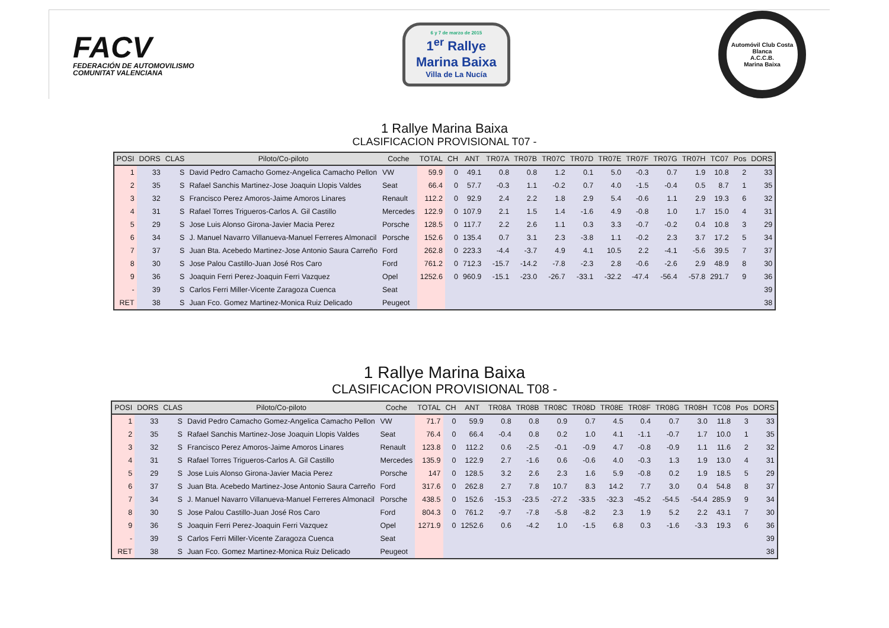FACV
FEDERACIÓN DE AUTOMOVILISMO
COMUNITAT VALENCIANA
6 y 7 de marzo de 2015
1<sup>er</sup> Rallye
Marina Baixa
Villa de La Nucía
Automóvil Club Costa Blanca
A.C.C.B.
Marina Baixa
1 Rallye Marina Baixa
CLASIFICACION PROVISIONAL T07 -
| POSI | DORS | CLAS | Piloto/Co-piloto | Coche | TOTAL | CH | ANT | TR07A | TR07B | TR07C | TR07D | TR07E | TR07F | TR07G | TR07H | TC07 | Pos | DORS |
| --- | --- | --- | --- | --- | --- | --- | --- | --- | --- | --- | --- | --- | --- | --- | --- | --- | --- | --- |
| 1 | 33 | S | David Pedro Camacho Gomez-Angelica Camacho Pellon | VW | 59.9 | 0 | 49.1 | 0.8 | 0.8 | 1.2 | 0.1 | 5.0 | -0.3 | 0.7 | 1.9 | 10.8 | 2 | 33 |
| 2 | 35 | S | Rafael Sanchis Martinez-Jose Joaquin Llopis Valdes | Seat | 66.4 | 0 | 57.7 | -0.3 | 1.1 | -0.2 | 0.7 | 4.0 | -1.5 | -0.4 | 0.5 | 8.7 | 1 | 35 |
| 3 | 32 | S | Francisco Perez Amoros-Jaime Amoros Linares | Renault | 112.2 | 0 | 92.9 | 2.4 | 2.2 | 1.8 | 2.9 | 5.4 | -0.6 | 1.1 | 2.9 | 19.3 | 6 | 32 |
| 4 | 31 | S | Rafael Torres Trigueros-Carlos A. Gil Castillo | Mercedes | 122.9 | 0 | 107.9 | 2.1 | 1.5 | 1.4 | -1.6 | 4.9 | -0.8 | 1.0 | 1.7 | 15.0 | 4 | 31 |
| 5 | 29 | S | Jose Luis Alonso Girona-Javier Macia Perez | Porsche | 128.5 | 0 | 117.7 | 2.2 | 2.6 | 1.1 | 0.3 | 3.3 | -0.7 | -0.2 | 0.4 | 10.8 | 3 | 29 |
| 6 | 34 | S | J. Manuel Navarro Villanueva-Manuel Ferreres Almonacil | Porsche | 152.6 | 0 | 135.4 | 0.7 | 3.1 | 2.3 | -3.8 | 1.1 | -0.2 | 2.3 | 3.7 | 17.2 | 5 | 34 |
| 7 | 37 | S | Juan Bta. Acebedo Martinez-Jose Antonio Saura Carreño | Ford | 262.8 | 0 | 223.3 | -4.4 | -3.7 | 4.9 | 4.1 | 10.5 | 2.2 | -4.1 | -5.6 | 39.5 | 7 | 37 |
| 8 | 30 | S | Jose Palou Castillo-Juan José Ros Caro | Ford | 761.2 | 0 | 712.3 | -15.7 | -14.2 | -7.8 | -2.3 | 2.8 | -0.6 | -2.6 | 2.9 | 48.9 | 8 | 30 |
| 9 | 36 | S | Joaquin Ferri Perez-Joaquin Ferri Vazquez | Opel | 1252.6 | 0 | 960.9 | -15.1 | -23.0 | -26.7 | -33.1 | -32.2 | -47.4 | -56.4 | -57.8 | 291.7 | 9 | 36 |
| - | 39 | S | Carlos Ferri Miller-Vicente Zaragoza Cuenca | Seat | | | | | | | | | | | | | | 39 |
| RET | 38 | S | Juan Fco. Gomez Martinez-Monica Ruiz Delicado | Peugeot | | | | | | | | | | | | | | 38 |
1 Rallye Marina Baixa
CLASIFICACION PROVISIONAL T08 -
| POSI | DORS | CLAS | Piloto/Co-piloto | Coche | TOTAL | CH | ANT | TR08A | TR08B | TR08C | TR08D | TR08E | TR08F | TR08G | TR08H | TC08 | Pos | DORS |
| --- | --- | --- | --- | --- | --- | --- | --- | --- | --- | --- | --- | --- | --- | --- | --- | --- | --- | --- |
| 1 | 33 | S | David Pedro Camacho Gomez-Angelica Camacho Pellon | VW | 71.7 | 0 | 59.9 | 0.8 | 0.8 | 0.9 | 0.7 | 4.5 | 0.4 | 0.7 | 3.0 | 11.8 | 3 | 33 |
| 2 | 35 | S | Rafael Sanchis Martinez-Jose Joaquin Llopis Valdes | Seat | 76.4 | 0 | 66.4 | -0.4 | 0.8 | 0.2 | 1.0 | 4.1 | -1.1 | -0.7 | 1.7 | 10.0 | 1 | 35 |
| 3 | 32 | S | Francisco Perez Amoros-Jaime Amoros Linares | Renault | 123.8 | 0 | 112.2 | 0.6 | -2.5 | -0.1 | -0.9 | 4.7 | -0.8 | -0.9 | 1.1 | 11.6 | 2 | 32 |
| 4 | 31 | S | Rafael Torres Trigueros-Carlos A. Gil Castillo | Mercedes | 135.9 | 0 | 122.9 | 2.7 | -1.6 | 0.6 | -0.6 | 4.0 | -0.3 | 1.3 | 1.9 | 13.0 | 4 | 31 |
| 5 | 29 | S | Jose Luis Alonso Girona-Javier Macia Perez | Porsche | 147 | 0 | 128.5 | 3.2 | 2.6 | 2.3 | 1.6 | 5.9 | -0.8 | 0.2 | 1.9 | 18.5 | 5 | 29 |
| 6 | 37 | S | Juan Bta. Acebedo Martinez-Jose Antonio Saura Carreño | Ford | 317.6 | 0 | 262.8 | 2.7 | 7.8 | 10.7 | 8.3 | 14.2 | 7.7 | 3.0 | 0.4 | 54.8 | 8 | 37 |
| 7 | 34 | S | J. Manuel Navarro Villanueva-Manuel Ferreres Almonacil | Porsche | 438.5 | 0 | 152.6 | -15.3 | -23.5 | -27.2 | -33.5 | -32.3 | -45.2 | -54.5 | -54.4 | 285.9 | 9 | 34 |
| 8 | 30 | S | Jose Palou Castillo-Juan José Ros Caro | Ford | 804.3 | 0 | 761.2 | -9.7 | -7.8 | -5.8 | -8.2 | 2.3 | 1.9 | 5.2 | 2.2 | 43.1 | 7 | 30 |
| 9 | 36 | S | Joaquin Ferri Perez-Joaquin Ferri Vazquez | Opel | 1271.9 | 0 | 1252.6 | 0.6 | -4.2 | 1.0 | -1.5 | 6.8 | 0.3 | -1.6 | -3.3 | 19.3 | 6 | 36 |
| - | 39 | S | Carlos Ferri Miller-Vicente Zaragoza Cuenca | Seat | | | | | | | | | | | | | | 39 |
| RET | 38 | S | Juan Fco. Gomez Martinez-Monica Ruiz Delicado | Peugeot | | | | | | | | | | | | | | 38 |